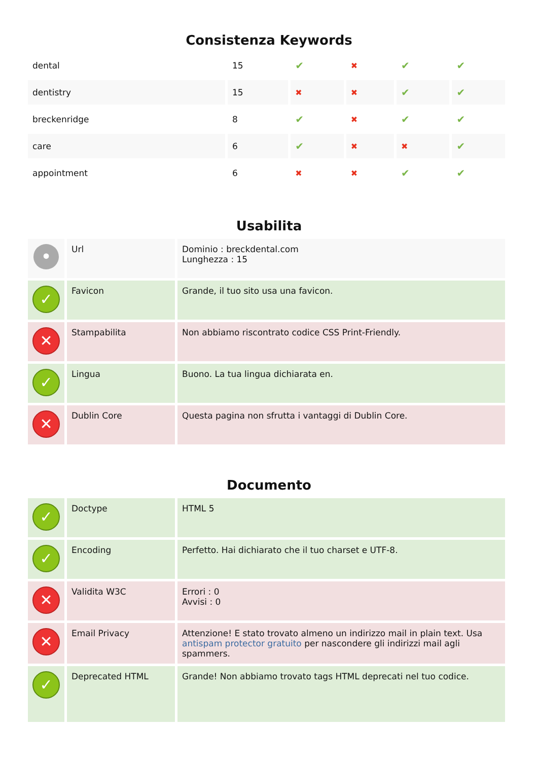Consistenza Keywords
| dental | 15 | ✔ | ✖ | ✔ | ✔ |
| dentistry | 15 | ✖ | ✖ | ✔ | ✔ |
| breckenridge | 8 | ✔ | ✖ | ✔ | ✔ |
| care | 6 | ✔ | ✖ | ✖ | ✔ |
| appointment | 6 | ✖ | ✖ | ✔ | ✔ |
Usabilita
| • | Url | Dominio : breckdental.com Lunghezza : 15 |
| ✓ | Favicon | Grande, il tuo sito usa una favicon. |
| ✕ | Stampabilita | Non abbiamo riscontrato codice CSS Print-Friendly. |
| ✓ | Lingua | Buono. La tua lingua dichiarata en. |
| ✕ | Dublin Core | Questa pagina non sfrutta i vantaggi di Dublin Core. |
Documento
| ✓ | Doctype | HTML 5 |
| ✓ | Encoding | Perfetto. Hai dichiarato che il tuo charset e UTF-8. |
| ✕ | Validita W3C | Errori : 0 Avvisi : 0 |
| ✕ | Email Privacy | Attenzione! E stato trovato almeno un indirizzo mail in plain text. Usa antispam protector gratuito per nascondere gli indirizzi mail agli spammers. |
| ✓ | Deprecated HTML | Grande! Non abbiamo trovato tags HTML deprecati nel tuo codice. |